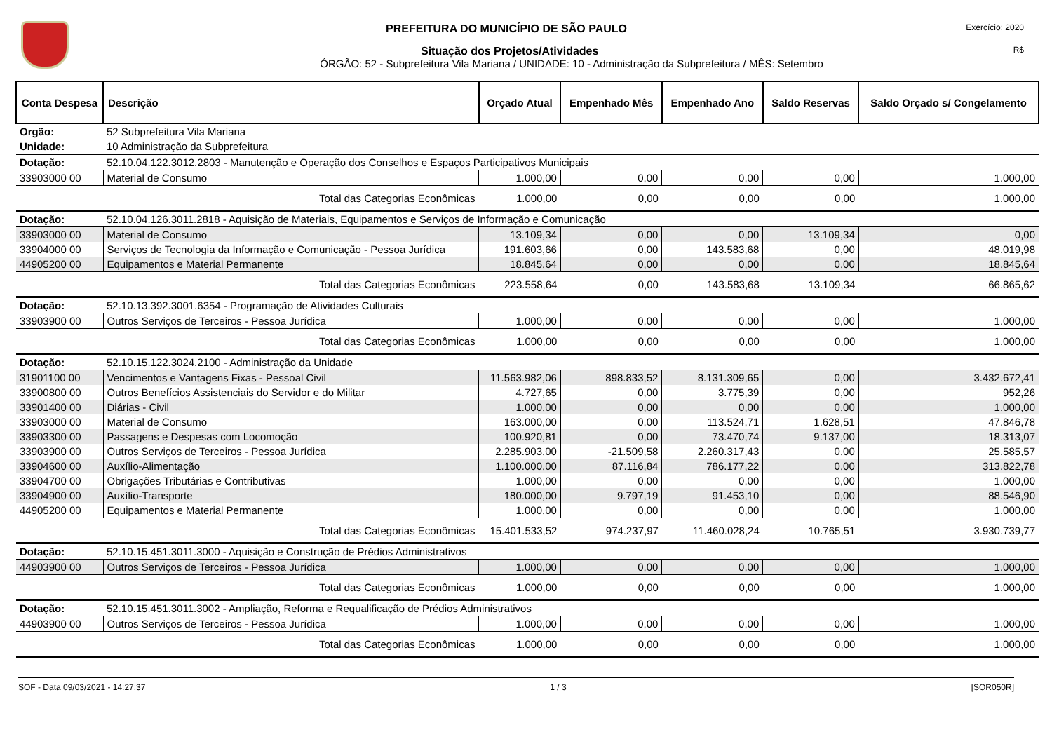PREFEITURA DO MUNICÍPIO DE SÃO PAULO
Exercício: 2020
Situação dos Projetos/Atividades
R$
ÓRGÃO: 52 - Subprefeitura Vila Mariana / UNIDADE: 10 - Administração da Subprefeitura / MÊS: Setembro
| Conta Despesa | Descrição | Orçado Atual | Empenhado Mês | Empenhado Ano | Saldo Reservas | Saldo Orçado s/ Congelamento |
| --- | --- | --- | --- | --- | --- | --- |
| Orgão: | 52 Subprefeitura Vila Mariana | | | | | |
| Unidade: | 10 Administração da Subprefeitura | | | | | |
| Dotação: | 52.10.04.122.3012.2803 - Manutenção e Operação dos Conselhos e Espaços Participativos Municipais | | | | | |
| 33903000 00 | Material de Consumo | 1.000,00 | 0,00 | 0,00 | 0,00 | 1.000,00 |
| | Total das Categorias Econômicas | 1.000,00 | 0,00 | 0,00 | 0,00 | 1.000,00 |
| Dotação: | 52.10.04.126.3011.2818 - Aquisição de Materiais, Equipamentos e Serviços de Informação e Comunicação | | | | | |
| 33903000 00 | Material de Consumo | 13.109,34 | 0,00 | 0,00 | 13.109,34 | 0,00 |
| 33904000 00 | Serviços de Tecnologia da Informação e Comunicação - Pessoa Jurídica | 191.603,66 | 0,00 | 143.583,68 | 0,00 | 48.019,98 |
| 44905200 00 | Equipamentos e Material Permanente | 18.845,64 | 0,00 | 0,00 | 0,00 | 18.845,64 |
| | Total das Categorias Econômicas | 223.558,64 | 0,00 | 143.583,68 | 13.109,34 | 66.865,62 |
| Dotação: | 52.10.13.392.3001.6354 - Programação de Atividades Culturais | | | | | |
| 33903900 00 | Outros Serviços de Terceiros - Pessoa Jurídica | 1.000,00 | 0,00 | 0,00 | 0,00 | 1.000,00 |
| | Total das Categorias Econômicas | 1.000,00 | 0,00 | 0,00 | 0,00 | 1.000,00 |
| Dotação: | 52.10.15.122.3024.2100 - Administração da Unidade | | | | | |
| 31901100 00 | Vencimentos e Vantagens Fixas - Pessoal Civil | 11.563.982,06 | 898.833,52 | 8.131.309,65 | 0,00 | 3.432.672,41 |
| 33900800 00 | Outros Benefícios Assistenciais do Servidor e do Militar | 4.727,65 | 0,00 | 3.775,39 | 0,00 | 952,26 |
| 33901400 00 | Diárias - Civil | 1.000,00 | 0,00 | 0,00 | 0,00 | 1.000,00 |
| 33903000 00 | Material de Consumo | 163.000,00 | 0,00 | 113.524,71 | 1.628,51 | 47.846,78 |
| 33903300 00 | Passagens e Despesas com Locomoção | 100.920,81 | 0,00 | 73.470,74 | 9.137,00 | 18.313,07 |
| 33903900 00 | Outros Serviços de Terceiros - Pessoa Jurídica | 2.285.903,00 | -21.509,58 | 2.260.317,43 | 0,00 | 25.585,57 |
| 33904600 00 | Auxílio-Alimentação | 1.100.000,00 | 87.116,84 | 786.177,22 | 0,00 | 313.822,78 |
| 33904700 00 | Obrigações Tributárias e Contributivas | 1.000,00 | 0,00 | 0,00 | 0,00 | 1.000,00 |
| 33904900 00 | Auxílio-Transporte | 180.000,00 | 9.797,19 | 91.453,10 | 0,00 | 88.546,90 |
| 44905200 00 | Equipamentos e Material Permanente | 1.000,00 | 0,00 | 0,00 | 0,00 | 1.000,00 |
| | Total das Categorias Econômicas | 15.401.533,52 | 974.237,97 | 11.460.028,24 | 10.765,51 | 3.930.739,77 |
| Dotação: | 52.10.15.451.3011.3000 - Aquisição e Construção de Prédios Administrativos | | | | | |
| 44903900 00 | Outros Serviços de Terceiros - Pessoa Jurídica | 1.000,00 | 0,00 | 0,00 | 0,00 | 1.000,00 |
| | Total das Categorias Econômicas | 1.000,00 | 0,00 | 0,00 | 0,00 | 1.000,00 |
| Dotação: | 52.10.15.451.3011.3002 - Ampliação, Reforma e Requalificação de Prédios Administrativos | | | | | |
| 44903900 00 | Outros Serviços de Terceiros - Pessoa Jurídica | 1.000,00 | 0,00 | 0,00 | 0,00 | 1.000,00 |
| | Total das Categorias Econômicas | 1.000,00 | 0,00 | 0,00 | 0,00 | 1.000,00 |
SOF - Data 09/03/2021 - 14:27:37 1 / 3 [SOR050R]